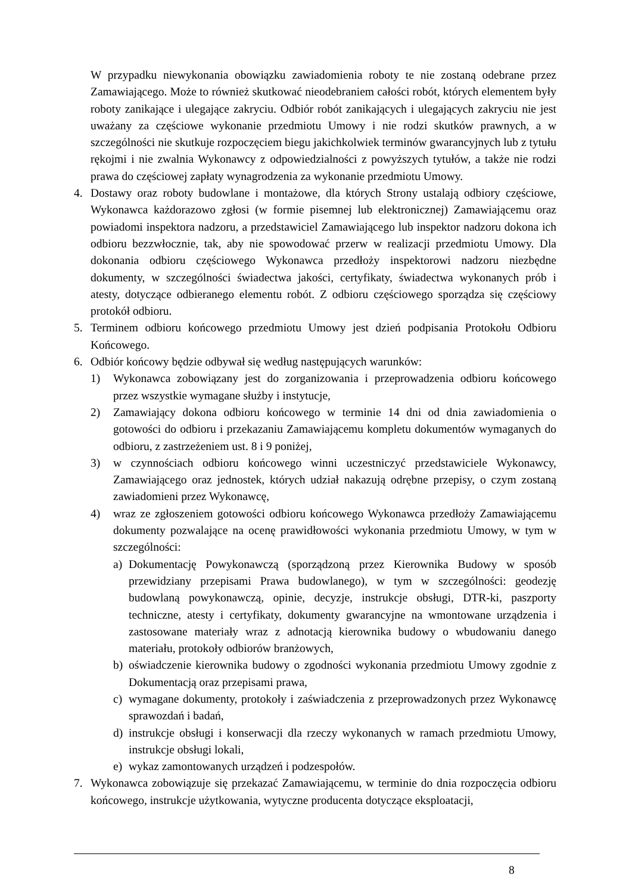W przypadku niewykonania obowiązku zawiadomienia roboty te nie zostaną odebrane przez Zamawiającego. Może to również skutkować nieodebraniem całości robót, których elementem były roboty zanikające i ulegające zakryciu. Odbiór robót zanikających i ulegających zakryciu nie jest uważany za częściowe wykonanie przedmiotu Umowy i nie rodzi skutków prawnych, a w szczególności nie skutkuje rozpoczęciem biegu jakichkolwiek terminów gwarancyjnych lub z tytułu rękojmi i nie zwalnia Wykonawcy z odpowiedzialności z powyższych tytułów, a także nie rodzi prawa do częściowej zapłaty wynagrodzenia za wykonanie przedmiotu Umowy.
4. Dostawy oraz roboty budowlane i montażowe, dla których Strony ustalają odbiory częściowe, Wykonawca każdorazowo zgłosi (w formie pisemnej lub elektronicznej) Zamawiającemu oraz powiadomi inspektora nadzoru, a przedstawiciel Zamawiającego lub inspektor nadzoru dokona ich odbioru bezzwłocznie, tak, aby nie spowodować przerw w realizacji przedmiotu Umowy. Dla dokonania odbioru częściowego Wykonawca przedłoży inspektorowi nadzoru niezbędne dokumenty, w szczególności świadectwa jakości, certyfikaty, świadectwa wykonanych prób i atesty, dotyczące odbieranego elementu robót. Z odbioru częściowego sporządza się częściowy protokół odbioru.
5. Terminem odbioru końcowego przedmiotu Umowy jest dzień podpisania Protokołu Odbioru Końcowego.
6. Odbiór końcowy będzie odbywał się według następujących warunków:
1) Wykonawca zobowiązany jest do zorganizowania i przeprowadzenia odbioru końcowego przez wszystkie wymagane służby i instytucje,
2) Zamawiający dokona odbioru końcowego w terminie 14 dni od dnia zawiadomienia o gotowości do odbioru i przekazaniu Zamawiającemu kompletu dokumentów wymaganych do odbioru, z zastrzeżeniem ust. 8 i 9 poniżej,
3) w czynnościach odbioru końcowego winni uczestniczyć przedstawiciele Wykonawcy, Zamawiającego oraz jednostek, których udział nakazują odrębne przepisy, o czym zostaną zawiadomieni przez Wykonawcę,
4) wraz ze zgłoszeniem gotowości odbioru końcowego Wykonawca przedłoży Zamawiającemu dokumenty pozwalające na ocenę prawidłowości wykonania przedmiotu Umowy, w tym w szczególności:
a) Dokumentację Powykonawczą (sporządzoną przez Kierownika Budowy w sposób przewidziany przepisami Prawa budowlanego), w tym w szczególności: geodezję budowlaną powykonawczą, opinie, decyzje, instrukcje obsługi, DTR-ki, paszporty techniczne, atesty i certyfikaty, dokumenty gwarancyjne na wmontowane urządzenia i zastosowane materiały wraz z adnotacją kierownika budowy o wbudowaniu danego materiału, protokoły odbiorów branżowych,
b) oświadczenie kierownika budowy o zgodności wykonania przedmiotu Umowy zgodnie z Dokumentacją oraz przepisami prawa,
c) wymagane dokumenty, protokoły i zaświadczenia z przeprowadzonych przez Wykonawcę sprawozdań i badań,
d) instrukcje obsługi i konserwacji dla rzeczy wykonanych w ramach przedmiotu Umowy, instrukcje obsługi lokali,
e) wykaz zamontowanych urządzeń i podzespołów.
7. Wykonawca zobowiązuje się przekazać Zamawiającemu, w terminie do dnia rozpoczęcia odbioru końcowego, instrukcje użytkowania, wytyczne producenta dotyczące eksploatacji,
8